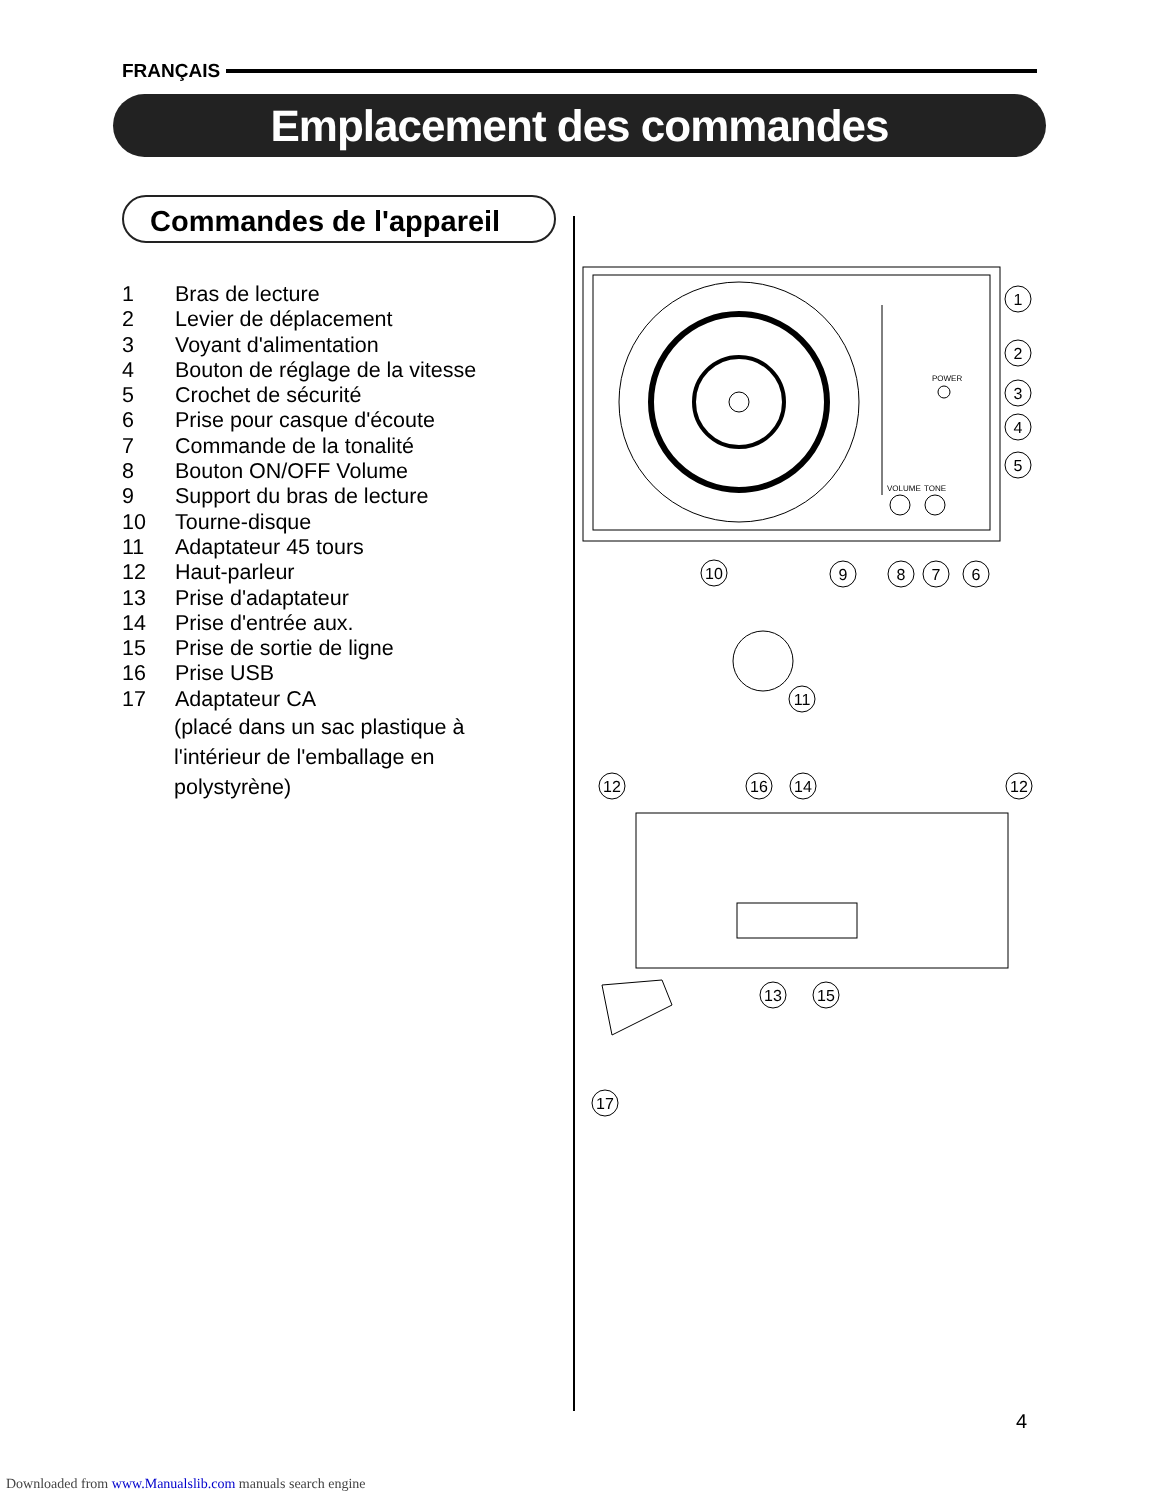FRANÇAIS
Emplacement des commandes
Commandes de l'appareil
1 Bras de lecture
2 Levier de déplacement
3 Voyant d'alimentation
4 Bouton de réglage de la vitesse
5 Crochet de sécurité
6 Prise pour casque d'écoute
7 Commande de la tonalité
8 Bouton ON/OFF Volume
9 Support du bras de lecture
10 Tourne-disque
11 Adaptateur 45 tours
12 Haut-parleur
13 Prise d'adaptateur
14 Prise d'entrée aux.
15 Prise de sortie de ligne
16 Prise USB
17 Adaptateur CA
(placé dans un sac plastique à
l'intérieur de l'emballage en
polystyrène)
POWER
VOLUME
TONE
1
2
3
4
5
10
9
8
7
6
11
12
16
14
12
13
15
17
4
Downloaded from www.Manualslib.com manuals search engine